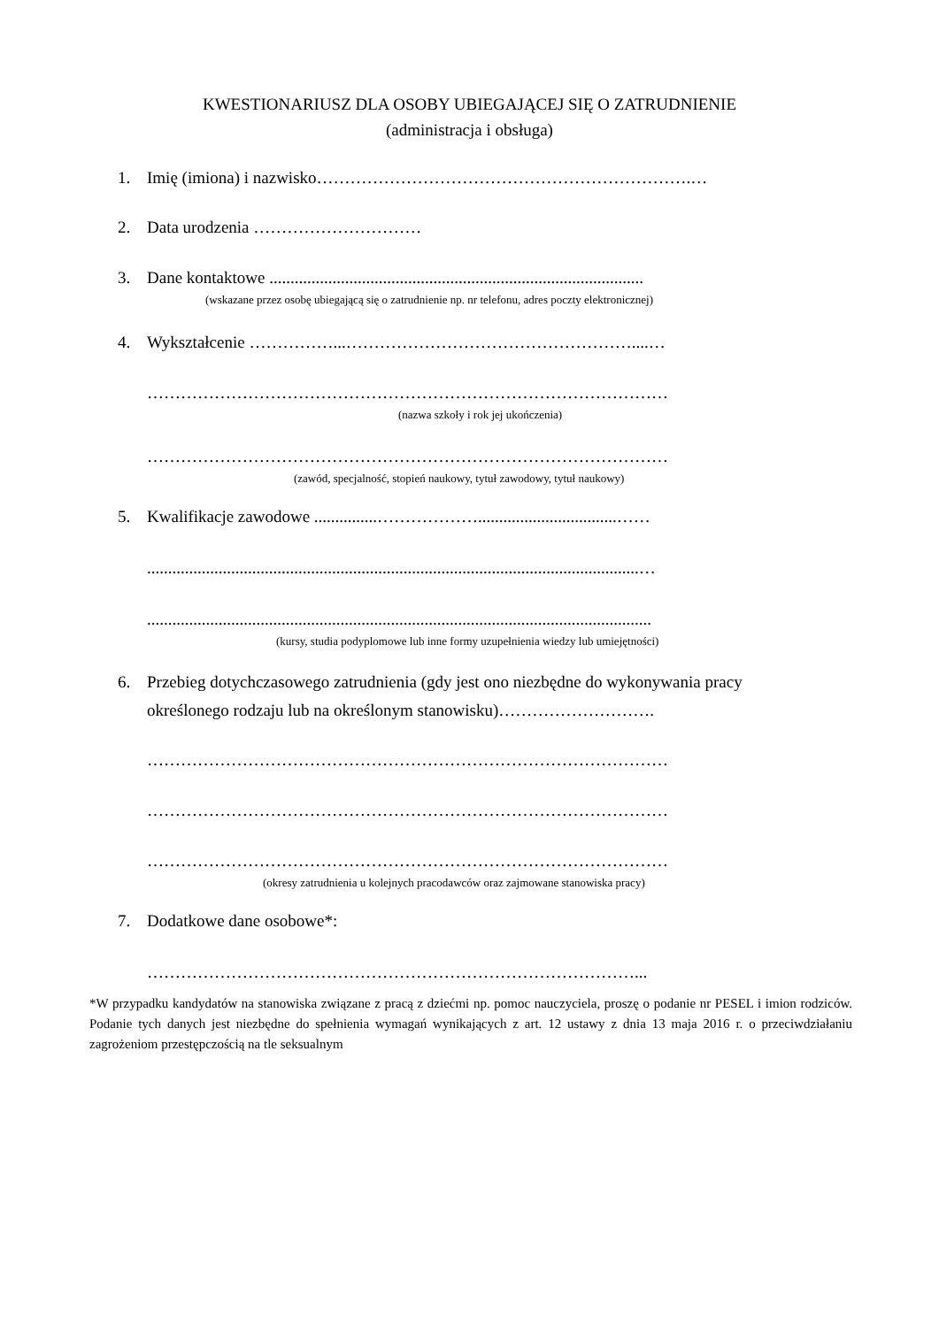KWESTIONARIUSZ DLA OSOBY UBIEGAJĄCEJ SIĘ O ZATRUDNIENIE
(administracja i obsługa)
1. Imię (imiona) i nazwisko………………………………………………………….…
2. Data urodzenia …………………………
3. Dane kontaktowe .........................................................................................
(wskazane przez osobę ubiegającą się o zatrudnienie np. nr telefonu, adres poczty elektronicznej)
4. Wykształcenie ……………...……………………………………………....…
…………………………………………………………………………………
(nazwa szkoły i rok jej ukończenia)
…………………………………………………………………………………
(zawód, specjalność, stopień naukowy, tytuł zawodowy, tytuł naukowy)
5. Kwalifikacje zawodowe ...............……………….................................……
.....................................................................................................................…
........................................................................................................................
(kursy, studia podyplomowe lub inne formy uzupełnienia wiedzy lub umiejętności)
6. Przebieg dotychczasowego zatrudnienia (gdy jest ono niezbędne do wykonywania pracy
określonego rodzaju lub na określonym stanowisku)……………………….
…………………………………………………………………………………
…………………………………………………………………………………
…………………………………………………………………………………
(okresy zatrudnienia u kolejnych pracodawców oraz zajmowane stanowiska pracy)
7. Dodatkowe dane osobowe*:
……………………………………………………………………………...
*W przypadku kandydatów na stanowiska związane z pracą z dziećmi np. pomoc nauczyciela, proszę o podanie nr PESEL i imion rodziców. Podanie tych danych jest niezbędne do spełnienia wymagań wynikających z art. 12 ustawy z dnia 13 maja 2016 r. o przeciwdziałaniu zagrożeniom przestępczością na tle seksualnym